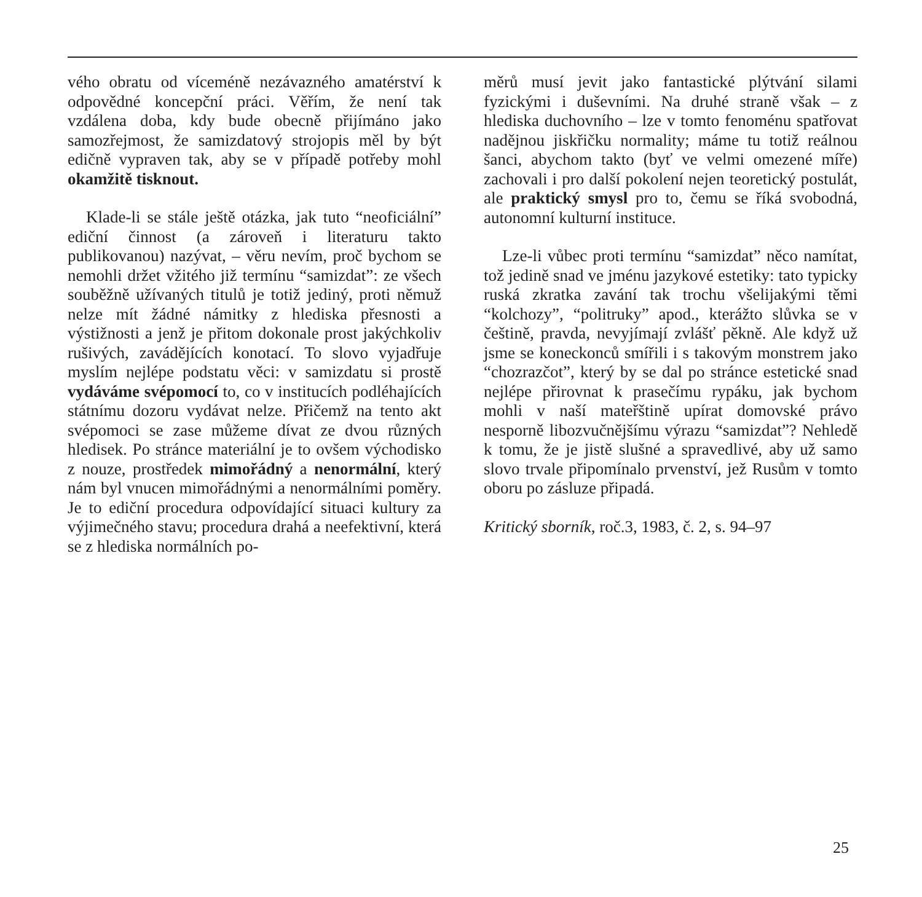vého obratu od víceméně nezávazného amatérství k odpovědné koncepční práci. Věřím, že není tak vzdálena doba, kdy bude obecně přijímáno jako samozřejmost, že samizdatový strojopis měl by být edičně vypraven tak, aby se v případě potřeby mohl okamžitě tisknout.
Klade-li se stále ještě otázka, jak tuto “neoficiální” ediční činnost (a zároveň i literaturu takto publikovanou) nazývat, – věru nevím, proč bychom se nemohli držet vžitého již termínu “samizdat”: ze všech souběžně užívaných titulů je totiž jediný, proti němuž nelze mít žádné námitky z hlediska přesnosti a výstižnosti a jenž je přitom dokonale prost jakýchkoliv rušivých, zavádějících konotací. To slovo vyjadřuje myslím nejlépe podstatu věci: v samizdatu si prostě vydáváme svépomocí to, co v institucích podléhajících státnímu dozoru vydávat nelze. Přičemž na tento akt svépomoci se zase můžeme dívat ze dvou různých hledisek. Po stránce materiální je to ovšem východisko z nouze, prostředek mimořádný a nenormální, který nám byl vnucen mimořádnými a nenormálními poměry. Je to ediční procedura odpovídající situaci kultury za výjimečného stavu; procedura drahá a neefektivní, která se z hlediska normálních po-
měrů musí jevit jako fantastické plýtvání silami fyzickými i duševními. Na druhé straně však – z hlediska duchovního – lze v tomto fenoménu spatřovat nadějnou jiskřičku normality; máme tu totiž reálnou šanci, abychom takto (byť ve velmi omezené míře) zachovali i pro další pokolení nejen teoretický postulát, ale praktický smysl pro to, čemu se říká svobodná, autonomní kulturní instituce.
Lze-li vůbec proti termínu “samizdat” něco namítat, tož jedině snad ve jménu jazykové estetiky: tato typicky ruská zkratka zavání tak trochu všelijakými těmi “kolchozy”, “politruky” apod., kterážto slůvka se v češtině, pravda, nevyjímají zvlášť pěkně. Ale když už jsme se koneckonců smířili i s takovým monstrem jako “chozrazčot”, který by se dal po stránce estetické snad nejlépe přirovnat k prasečímu rypáku, jak bychom mohli v naší mateřštině upírat domovské právo nesporně libozvučnějšímu výrazu “samizdat”? Nehledě k tomu, že je jistě slušné a spravedlivé, aby už samo slovo trvale připomínalo prvenství, jež Rusům v tomto oboru po zásluze připadá.
Kritický sborník, roč.3, 1983, č. 2, s. 94–97
25